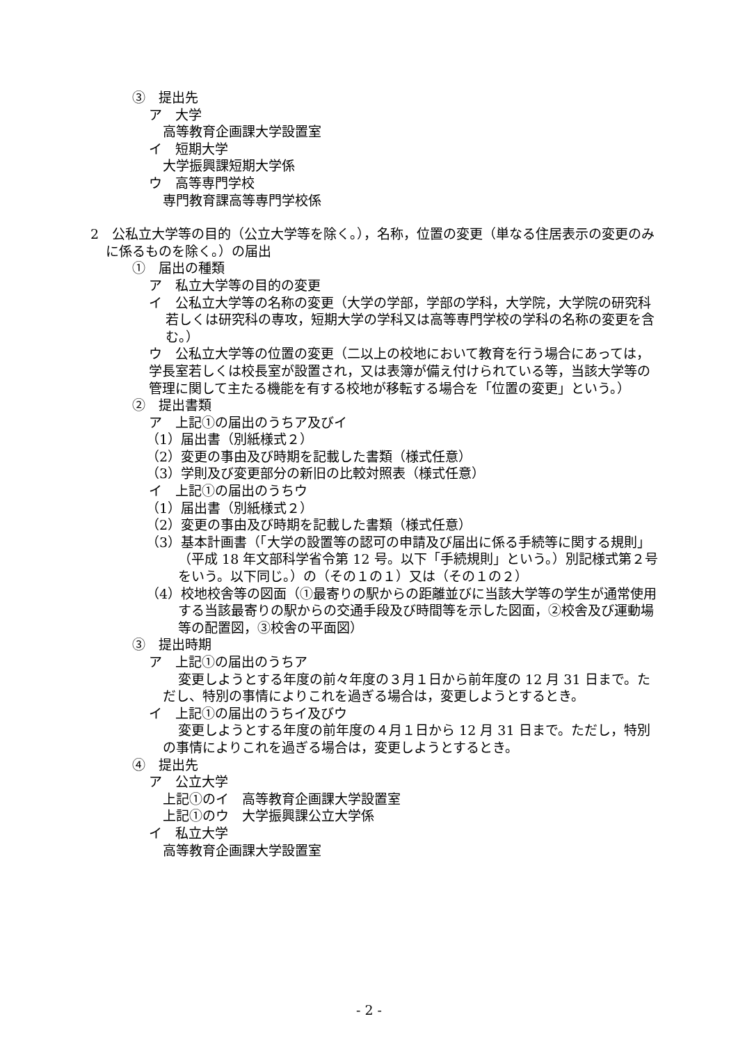③　提出先
ア　大学
高等教育企画課大学設置室
イ　短期大学
大学振興課短期大学係
ウ　高等専門学校
専門教育課高等専門学校係
2　公私立大学等の目的（公立大学等を除く。），名称，位置の変更（単なる住居表示の変更のみに係るものを除く。）の届出
①　届出の種類
ア　私立大学等の目的の変更
イ　公私立大学等の名称の変更（大学の学部，学部の学科，大学院，大学院の研究科若しくは研究科の専攻，短期大学の学科又は高等専門学校の学科の名称の変更を含む。）
ウ　公私立大学等の位置の変更（二以上の校地において教育を行う場合にあっては，学長室若しくは校長室が設置され，又は表簿が備え付けられている等，当該大学等の管理に関して主たる機能を有する校地が移転する場合を「位置の変更」という。）
②　提出書類
ア　上記①の届出のうちア及びイ
（1）届出書（別紙様式２）
（2）変更の事由及び時期を記載した書類（様式任意）
（3）学則及び変更部分の新旧の比較対照表（様式任意）
イ　上記①の届出のうちウ
（1）届出書（別紙様式２）
（2）変更の事由及び時期を記載した書類（様式任意）
（3）基本計画書（「大学の設置等の認可の申請及び届出に係る手続等に関する規則」（平成 18 年文部科学省令第 12 号。以下「手続規則」という。）別記様式第２号をいう。以下同じ。）の（その１の１）又は（その１の２）
（4）校地校舎等の図面（①最寄りの駅からの距離並びに当該大学等の学生が通常使用する当該最寄りの駅からの交通手段及び時間等を示した図面，②校舎及び運動場等の配置図，③校舎の平面図）
③　提出時期
ア　上記①の届出のうちア
変更しようとする年度の前々年度の３月１日から前年度の 12 月 31 日まで。ただし、特別の事情によりこれを過ぎる場合は，変更しようとするとき。
イ　上記①の届出のうちイ及びウ
変更しようとする年度の前年度の４月１日から 12 月 31 日まで。ただし，特別の事情によりこれを過ぎる場合は，変更しようとするとき。
④　提出先
ア　公立大学
上記①のイ　高等教育企画課大学設置室
上記①のウ　大学振興課公立大学係
イ　私立大学
高等教育企画課大学設置室
- 2 -